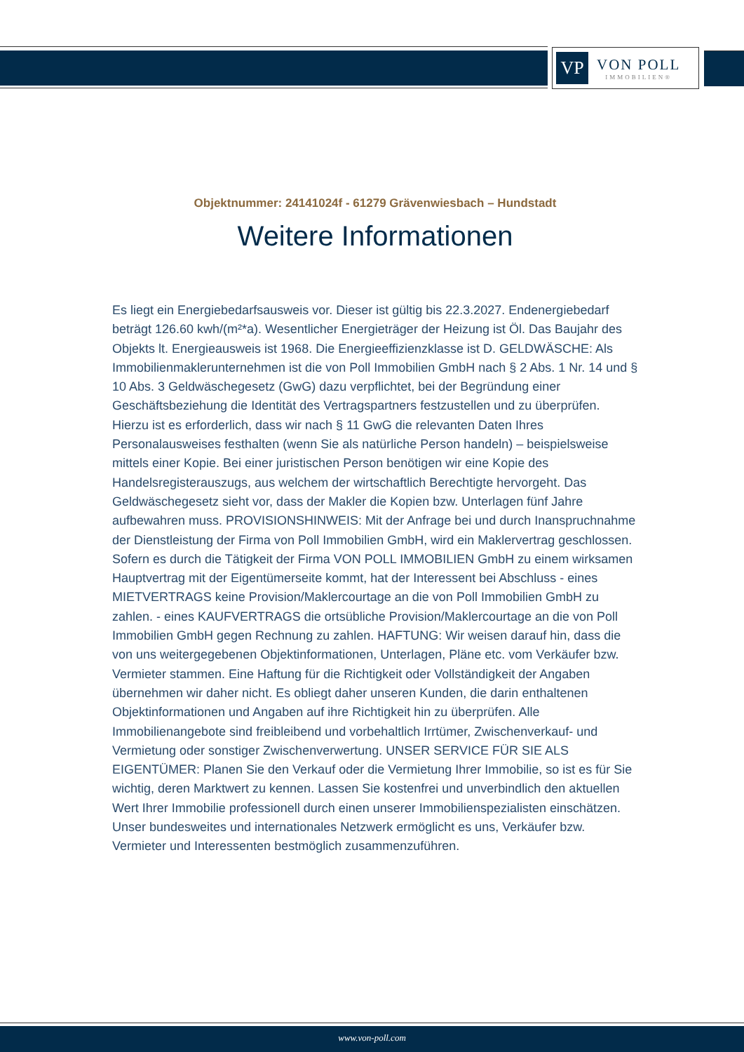VP
VON POLL
IMMOBILIEN®
Objektnummer: 24141024f - 61279 Grävenwiesbach – Hundstadt
Weitere Informationen
Es liegt ein Energiebedarfsausweis vor. Dieser ist gültig bis 22.3.2027. Endenergiebedarf beträgt 126.60 kwh/(m²*a). Wesentlicher Energieträger der Heizung ist Öl. Das Baujahr des Objekts lt. Energieausweis ist 1968. Die Energieeffizienzklasse ist D. GELDWÄSCHE: Als Immobilienmaklerunternehmen ist die von Poll Immobilien GmbH nach § 2 Abs. 1 Nr. 14 und § 10 Abs. 3 Geldwäschegesetz (GwG) dazu verpflichtet, bei der Begründung einer Geschäftsbeziehung die Identität des Vertragspartners festzustellen und zu überprüfen. Hierzu ist es erforderlich, dass wir nach § 11 GwG die relevanten Daten Ihres Personalausweises festhalten (wenn Sie als natürliche Person handeln) – beispielsweise mittels einer Kopie. Bei einer juristischen Person benötigen wir eine Kopie des Handelsregisterauszugs, aus welchem der wirtschaftlich Berechtigte hervorgeht. Das Geldwäschegesetz sieht vor, dass der Makler die Kopien bzw. Unterlagen fünf Jahre aufbewahren muss. PROVISIONSHINWEIS: Mit der Anfrage bei und durch Inanspruchnahme der Dienstleistung der Firma von Poll Immobilien GmbH, wird ein Maklervertrag geschlossen. Sofern es durch die Tätigkeit der Firma VON POLL IMMOBILIEN GmbH zu einem wirksamen Hauptvertrag mit der Eigentümerseite kommt, hat der Interessent bei Abschluss - eines MIETVERTRAGS keine Provision/Maklercourtage an die von Poll Immobilien GmbH zu zahlen. - eines KAUFVERTRAGS die ortsübliche Provision/Maklercourtage an die von Poll Immobilien GmbH gegen Rechnung zu zahlen. HAFTUNG: Wir weisen darauf hin, dass die von uns weitergegebenen Objektinformationen, Unterlagen, Pläne etc. vom Verkäufer bzw. Vermieter stammen. Eine Haftung für die Richtigkeit oder Vollständigkeit der Angaben übernehmen wir daher nicht. Es obliegt daher unseren Kunden, die darin enthaltenen Objektinformationen und Angaben auf ihre Richtigkeit hin zu überprüfen. Alle Immobilienangebote sind freibleibend und vorbehaltlich Irrtümer, Zwischenverkauf- und Vermietung oder sonstiger Zwischenverwertung. UNSER SERVICE FÜR SIE ALS EIGENTÜMER: Planen Sie den Verkauf oder die Vermietung Ihrer Immobilie, so ist es für Sie wichtig, deren Marktwert zu kennen. Lassen Sie kostenfrei und unverbindlich den aktuellen Wert Ihrer Immobilie professionell durch einen unserer Immobilienspezialisten einschätzen. Unser bundesweites und internationales Netzwerk ermöglicht es uns, Verkäufer bzw. Vermieter und Interessenten bestmöglich zusammenzuführen.
www.von-poll.com